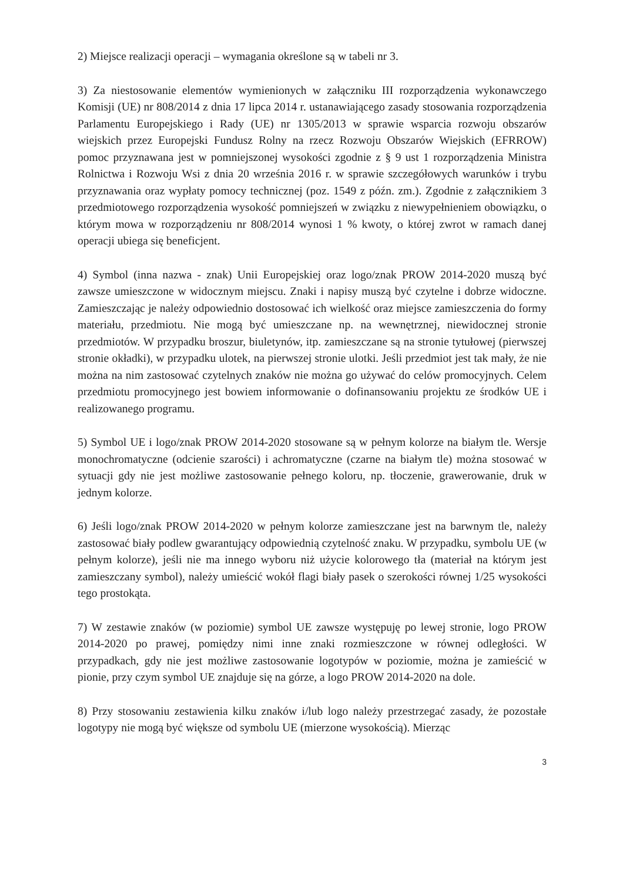2) Miejsce realizacji operacji – wymagania określone są w tabeli nr 3.
3) Za niestosowanie elementów wymienionych w załączniku III rozporządzenia wykonawczego Komisji (UE) nr 808/2014 z dnia 17 lipca 2014 r. ustanawiającego zasady stosowania rozporządzenia Parlamentu Europejskiego i Rady (UE) nr 1305/2013 w sprawie wsparcia rozwoju obszarów wiejskich przez Europejski Fundusz Rolny na rzecz Rozwoju Obszarów Wiejskich (EFRROW) pomoc przyznawana jest w pomniejszonej wysokości zgodnie z § 9 ust 1 rozporządzenia Ministra Rolnictwa i Rozwoju Wsi z dnia 20 września 2016 r. w sprawie szczegółowych warunków i trybu przyznawania oraz wypłaty pomocy technicznej (poz. 1549 z późn. zm.). Zgodnie z załącznikiem 3 przedmiotowego rozporządzenia wysokość pomniejszeń w związku z niewypełnieniem obowiązku, o którym mowa w rozporządzeniu nr 808/2014 wynosi 1 % kwoty, o której zwrot w ramach danej operacji ubiega się beneficjent.
4) Symbol (inna nazwa - znak) Unii Europejskiej oraz logo/znak PROW 2014-2020 muszą być zawsze umieszczone w widocznym miejscu. Znaki i napisy muszą być czytelne i dobrze widoczne. Zamieszczając je należy odpowiednio dostosować ich wielkość oraz miejsce zamieszczenia do formy materiału, przedmiotu. Nie mogą być umieszczane np. na wewnętrznej, niewidocznej stronie przedmiotów. W przypadku broszur, biuletynów, itp. zamieszczane są na stronie tytułowej (pierwszej stronie okładki), w przypadku ulotek, na pierwszej stronie ulotki. Jeśli przedmiot jest tak mały, że nie można na nim zastosować czytelnych znaków nie można go używać do celów promocyjnych. Celem przedmiotu promocyjnego jest bowiem informowanie o dofinansowaniu projektu ze środków UE i realizowanego programu.
5) Symbol UE i logo/znak PROW 2014-2020 stosowane są w pełnym kolorze na białym tle. Wersje monochromatyczne (odcienie szarości) i achromatyczne (czarne na białym tle) można stosować w sytuacji gdy nie jest możliwe zastosowanie pełnego koloru, np. tłoczenie, grawerowanie, druk w jednym kolorze.
6) Jeśli logo/znak PROW 2014-2020 w pełnym kolorze zamieszczane jest na barwnym tle, należy zastosować biały podlew gwarantujący odpowiednią czytelność znaku. W przypadku, symbolu UE (w pełnym kolorze), jeśli nie ma innego wyboru niż użycie kolorowego tła (materiał na którym jest zamieszczany symbol), należy umieścić wokół flagi biały pasek o szerokości równej 1/25 wysokości tego prostokąta.
7) W zestawie znaków (w poziomie) symbol UE zawsze występuję po lewej stronie, logo PROW 2014-2020 po prawej, pomiędzy nimi inne znaki rozmieszczone w równej odległości. W przypadkach, gdy nie jest możliwe zastosowanie logotypów w poziomie, można je zamieścić w pionie, przy czym symbol UE znajduje się na górze, a logo PROW 2014-2020 na dole.
8) Przy stosowaniu zestawienia kilku znaków i/lub logo należy przestrzegać zasady, że pozostałe logotypy nie mogą być większe od symbolu UE (mierzone wysokością). Mierząc
3